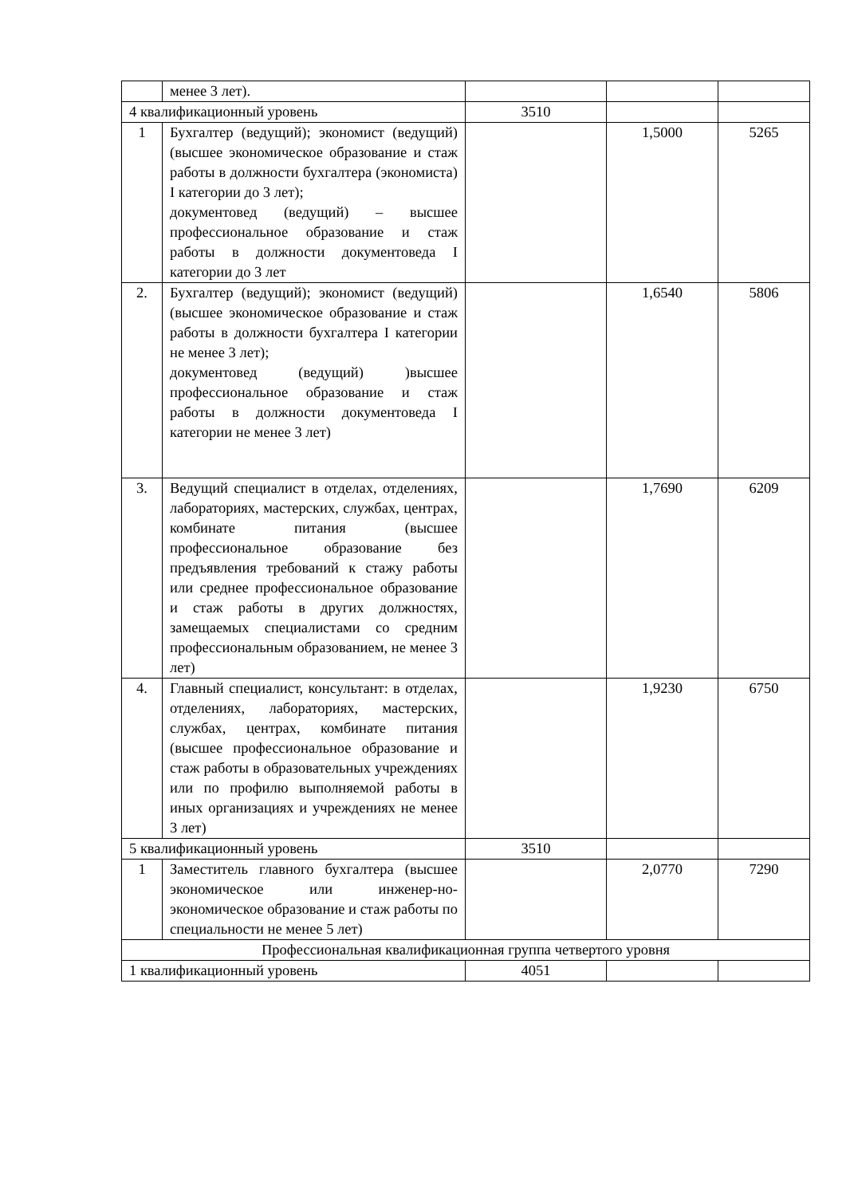| | менее 3 лет). | | | |
| 4 квалификационный уровень | | 3510 | | |
| 1 | Бухгалтер (ведущий); экономист (ведущий) (высшее экономическое образование и стаж работы в должности бухгалтера (экономиста) I категории до 3 лет); документовед (ведущий) – высшее профессиональное образование и стаж работы в должности документоведа I категории до 3 лет | | 1,5000 | 5265 |
| 2. | Бухгалтер (ведущий); экономист (ведущий) (высшее экономическое образование и стаж работы в должности бухгалтера I категории не менее 3 лет); документовед (ведущий) )высшее профессиональное образование и стаж работы в должности документоведа I категории не менее 3 лет) | | 1,6540 | 5806 |
| 3. | Ведущий специалист в отделах, отделениях, лабораториях, мастерских, службах, центрах, комбинате питания (высшее профессиональное образование без предъявления требований к стажу работы или среднее профессиональное образование и стаж работы в других должностях, замещаемых специалистами со средним профессиональным образованием, не менее 3 лет) | | 1,7690 | 6209 |
| 4. | Главный специалист, консультант: в отделах, отделениях, лабораториях, мастерских, службах, центрах, комбинате питания (высшее профессиональное образование и стаж работы в образовательных учреждениях или по профилю выполняемой работы в иных организациях и учреждениях не менее 3 лет) | | 1,9230 | 6750 |
| 5 квалификационный уровень | | 3510 | | |
| 1 | Заместитель главного бухгалтера (высшее экономическое или инженер-но-экономическое образование и стаж работы по специальности не менее 5 лет) | | 2,0770 | 7290 |
| Профессиональная квалификационная группа четвертого уровня | | | | |
| 1 квалификационный уровень | | 4051 | | |